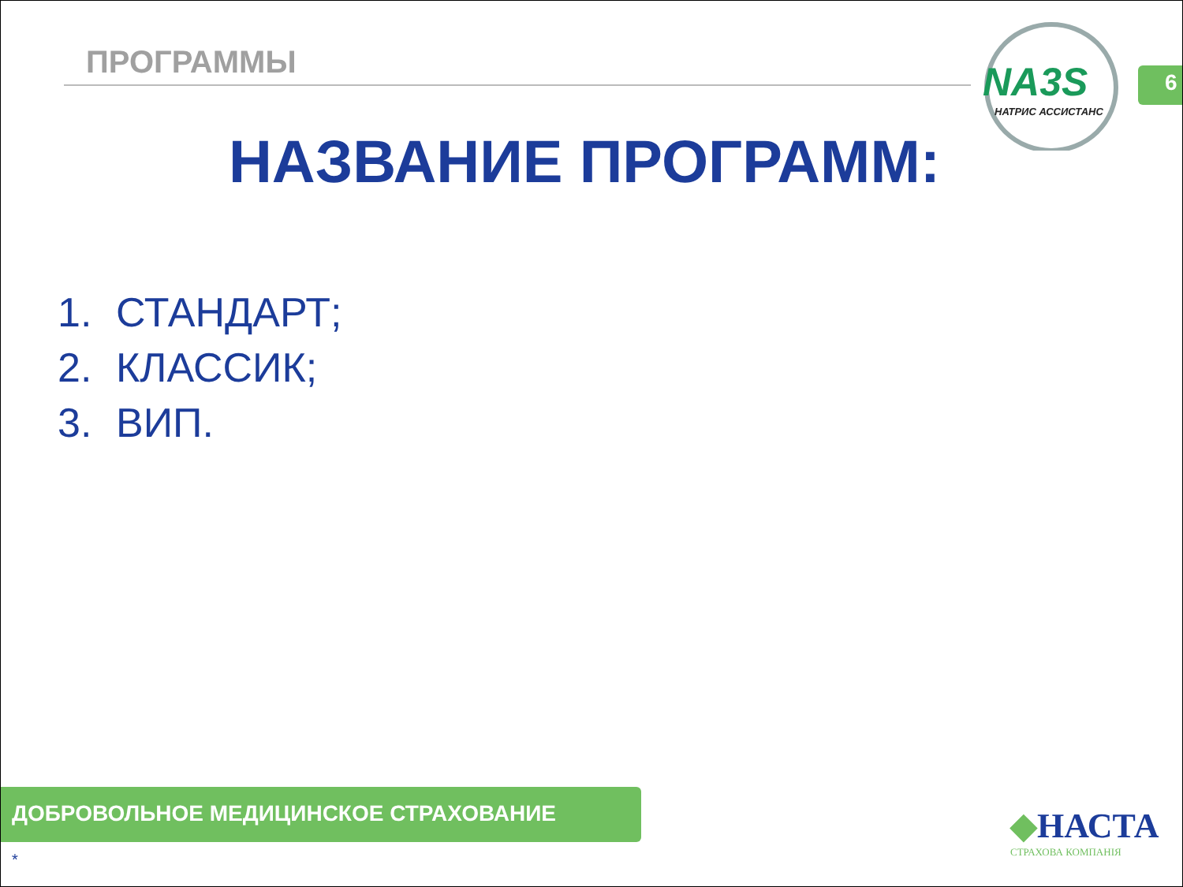ПРОГРАММЫ
NA3S
НАТРИС АССИСТАНС
6
НАЗВАНИЕ ПРОГРАММ:
1. СТАНДАРТ;
2. КЛАССИК;
3. ВИП.
ДОБРОВОЛЬНОЕ МЕДИЦИНСКОЕ СТРАХОВАНИЕ
◆НАСТА
СТРАХОВА КОМПАНІЯ
*